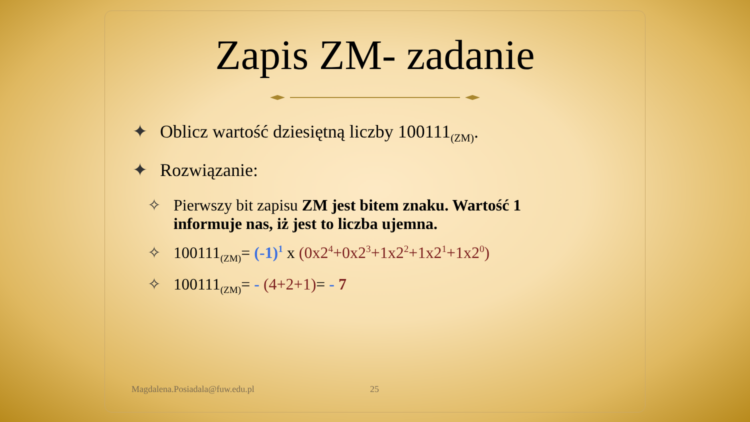Zapis ZM- zadanie
✦ Oblicz wartość dziesiętną liczby 100111<sub>(ZM)</sub>.
✦ Rozwiązanie:
✧ Pierwszy bit zapisu ZM jest bitem znaku. Wartość 1 informuje nas, iż jest to liczba ujemna.
✧ 100111<sub>(ZM)</sub>= (-1)<sup>1</sup> x (0x2<sup>4</sup>+0x2<sup>3</sup>+1x2<sup>2</sup>+1x2<sup>1</sup>+1x2<sup>0</sup>)
✧ 100111<sub>(ZM)</sub>= - (4+2+1)= - 7
Magdalena.Posiadala@fuw.edu.pl 25